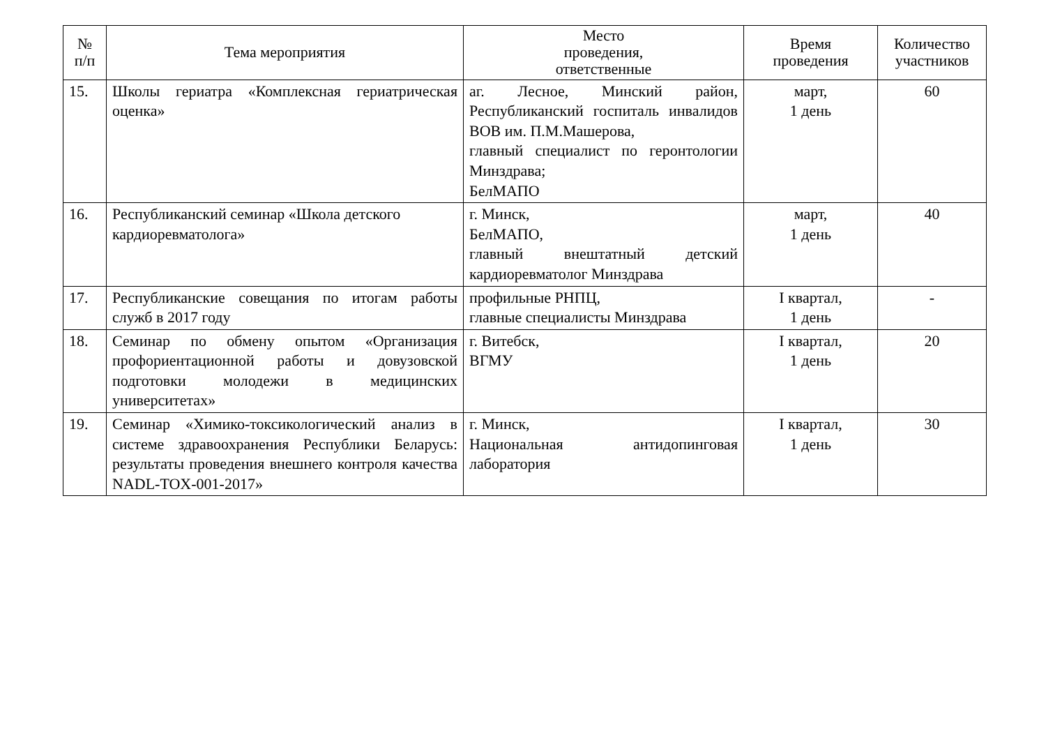| № п/п | Тема мероприятия | Место проведения, ответственные | Время проведения | Количество участников |
| --- | --- | --- | --- | --- |
| 15. | Школы гериатра «Комплексная гериатрическая оценка» | аг. Лесное, Минский район, Республиканский госпиталь инвалидов ВОВ им. П.М.Машерова, главный специалист по геронтологии Минздрава; БелМАПО | март, 1 день | 60 |
| 16. | Республиканский семинар «Школа детского кардиоревматолога» | г. Минск, БелМАПО, главный внештатный детский кардиоревматолог Минздрава | март, 1 день | 40 |
| 17. | Республиканские совещания по итогам работы служб в 2017 году | профильные РНПЦ, главные специалисты Минздрава | I квартал, 1 день | - |
| 18. | Семинар по обмену опытом «Организация профориентационной работы и довузовской подготовки молодежи в медицинских университетах» | г. Витебск, ВГМУ | I квартал, 1 день | 20 |
| 19. | Семинар «Химико-токсикологический анализ в системе здравоохранения Республики Беларусь: результаты проведения внешнего контроля качества NADL-TOX-001-2017» | г. Минск, Национальная антидопинговая лаборатория | I квартал, 1 день | 30 |